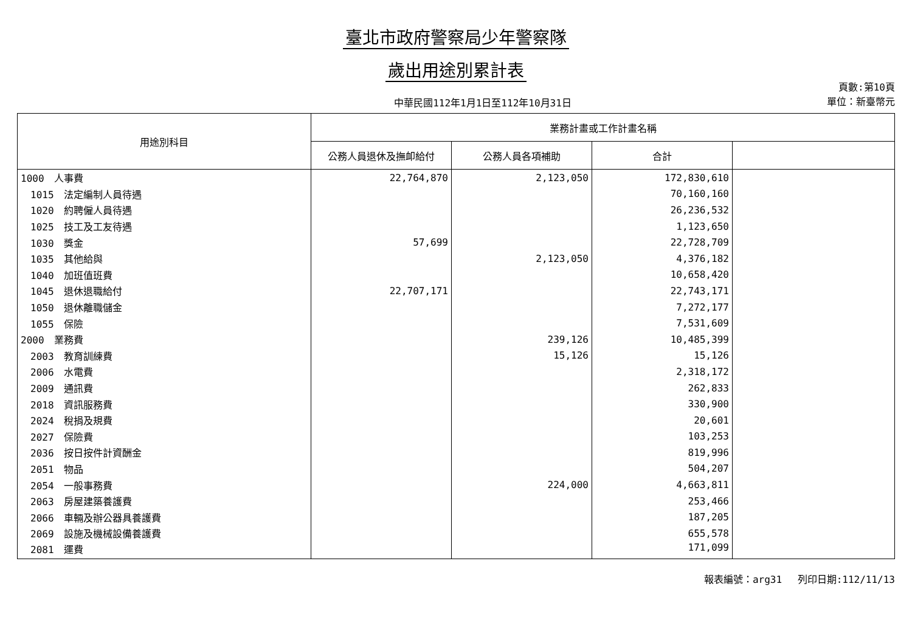臺北市政府警察局少年警察隊
歲出用途別累計表
中華民國112年1月1日至112年10月31日
頁數:第10頁
單位：新臺幣元
| 用途別科目 | 業務計畫或工作計畫名稱 | | | |
| --- | --- | --- | --- | --- |
| | 公務人員退休及撫卹給付 | 公務人員各項補助 | 合計 | |
| 1000 人事費 | 22,764,870 | 2,123,050 | 172,830,610 | |
| 1015 法定編制人員待遇 | | | 70,160,160 | |
| 1020 約聘僱人員待遇 | | | 26,236,532 | |
| 1025 技工及工友待遇 | | | 1,123,650 | |
| 1030 獎金 | 57,699 | | 22,728,709 | |
| 1035 其他給與 | | 2,123,050 | 4,376,182 | |
| 1040 加班值班費 | | | 10,658,420 | |
| 1045 退休退職給付 | 22,707,171 | | 22,743,171 | |
| 1050 退休離職儲金 | | | 7,272,177 | |
| 1055 保險 | | | 7,531,609 | |
| 2000 業務費 | | 239,126 | 10,485,399 | |
| 2003 教育訓練費 | | 15,126 | 15,126 | |
| 2006 水電費 | | | 2,318,172 | |
| 2009 通訊費 | | | 262,833 | |
| 2018 資訊服務費 | | | 330,900 | |
| 2024 稅捐及規費 | | | 20,601 | |
| 2027 保險費 | | | 103,253 | |
| 2036 按日按件計資酬金 | | | 819,996 | |
| 2051 物品 | | | 504,207 | |
| 2054 一般事務費 | | 224,000 | 4,663,811 | |
| 2063 房屋建築養護費 | | | 253,466 | |
| 2066 車輛及辦公器具養護費 | | | 187,205 | |
| 2069 設施及機械設備養護費 | | | 655,578 | |
| 2081 運費 | | | 171,099 | |
報表編號：arg31　 列印日期:112/11/13